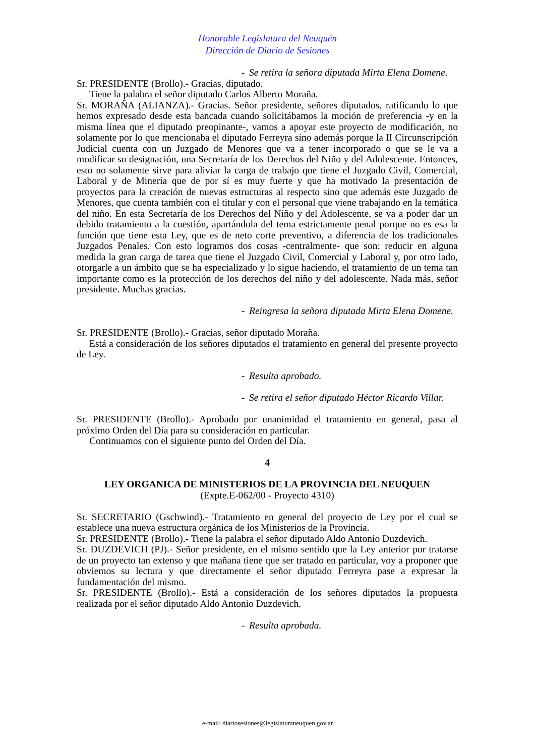Honorable Legislatura del Neuquén
Dirección de Diario de Sesiones
- Se retira la señora diputada Mirta Elena Domene.
Sr. PRESIDENTE (Brollo).- Gracias, diputado.
Tiene la palabra el señor diputado Carlos Alberto Moraña.
Sr. MORAÑA (ALIANZA).- Gracias. Señor presidente, señores diputados, ratificando lo que hemos expresado desde esta bancada cuando solicitábamos la moción de preferencia -y en la misma línea que el diputado preopinante-, vamos a apoyar este proyecto de modificación, no solamente por lo que mencionaba el diputado Ferreyra sino además porque la II Circunscripción Judicial cuenta con un Juzgado de Menores que va a tener incorporado o que se le va a modificar su designación, una Secretaría de los Derechos del Niño y del Adolescente. Entonces, esto no solamente sirve para aliviar la carga de trabajo que tiene el Juzgado Civil, Comercial, Laboral y de Minería que de por sí es muy fuerte y que ha motivado la presentación de proyectos para la creación de nuevas estructuras al respecto sino que además este Juzgado de Menores, que cuenta también con el titular y con el personal que viene trabajando en la temática del niño. En esta Secretaría de los Derechos del Niño y del Adolescente, se va a poder dar un debido tratamiento a la cuestión, apartándola del tema estrictamente penal porque no es esa la función que tiene esta Ley, que es de neto corte preventivo, a diferencia de los tradicionales Juzgados Penales. Con esto logramos dos cosas -centralmente- que son: reducir en alguna medida la gran carga de tarea que tiene el Juzgado Civil, Comercial y Laboral y, por otro lado, otorgarle a un ámbito que se ha especializado y lo sigue haciendo, el tratamiento de un tema tan importante como es la protección de los derechos del niño y del adolescente. Nada más, señor presidente. Muchas gracias.
- Reingresa la señora diputada Mirta Elena Domene.
Sr. PRESIDENTE (Brollo).- Gracias, señor diputado Moraña.
Está a consideración de los señores diputados el tratamiento en general del presente proyecto de Ley.
- Resulta aprobado.
- Se retira el señor diputado Héctor Ricardo Villar.
Sr. PRESIDENTE (Brollo).- Aprobado por unanimidad el tratamiento en general, pasa al próximo Orden del Día para su consideración en particular.
Continuamos con el siguiente punto del Orden del Día.
4
LEY ORGANICA DE MINISTERIOS DE LA PROVINCIA DEL NEUQUEN
(Expte.E-062/00 - Proyecto 4310)
Sr. SECRETARIO (Gschwind).- Tratamiento en general del proyecto de Ley por el cual se establece una nueva estructura orgánica de los Ministerios de la Provincia.
Sr. PRESIDENTE (Brollo).- Tiene la palabra el señor diputado Aldo Antonio Duzdevich.
Sr. DUZDEVICH (PJ).- Señor presidente, en el mismo sentido que la Ley anterior por tratarse de un proyecto tan extenso y que mañana tiene que ser tratado en particular, voy a proponer que obviemos su lectura y que directamente el señor diputado Ferreyra pase a expresar la fundamentación del mismo.
Sr. PRESIDENTE (Brollo).- Está a consideración de los señores diputados la propuesta realizada por el señor diputado Aldo Antonio Duzdevich.
- Resulta aprobada.
e-mail: diariosesiones@legislaturaneuquen.gov.ar